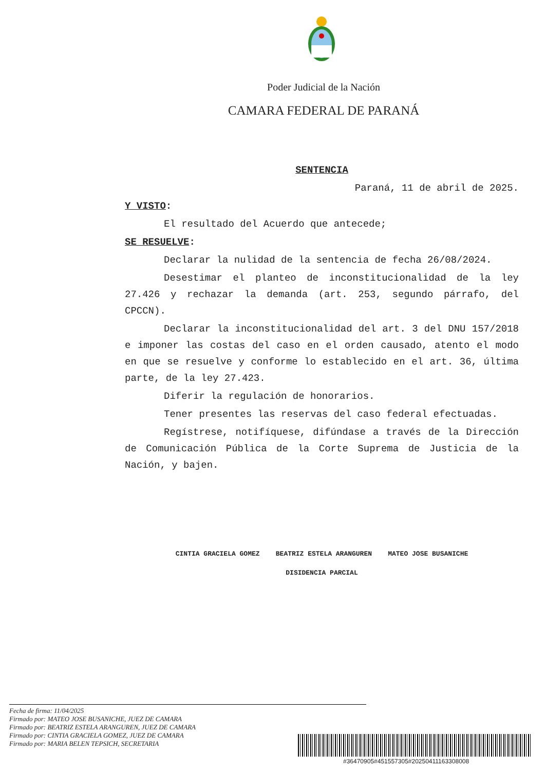Poder Judicial de la Nación
CAMARA FEDERAL DE PARANÁ
SENTENCIA
Paraná, 11 de abril de 2025.
Y VISTO:
El resultado del Acuerdo que antecede;
SE RESUELVE:
Declarar la nulidad de la sentencia de fecha 26/08/2024.
Desestimar el planteo de inconstitucionalidad de la ley 27.426 y rechazar la demanda (art. 253, segundo párrafo, del CPCCN).
Declarar la inconstitucionalidad del art. 3 del DNU 157/2018 e imponer las costas del caso en el orden causado, atento el modo en que se resuelve y conforme lo establecido en el art. 36, última parte, de la ley 27.423.
Diferir la regulación de honorarios.
Tener presentes las reservas del caso federal efectuadas.
Regístrese, notifíquese, difúndase a través de la Dirección de Comunicación Pública de la Corte Suprema de Justicia de la Nación, y bajen.
CINTIA GRACIELA GOMEZ BEATRIZ ESTELA ARANGUREN MATEO JOSE BUSANICHE
DISIDENCIA PARCIAL
Fecha de firma: 11/04/2025
Firmado por: MATEO JOSE BUSANICHE, JUEZ DE CAMARA
Firmado por: BEATRIZ ESTELA ARANGUREN, JUEZ DE CAMARA
Firmado por: CINTIA GRACIELA GOMEZ, JUEZ DE CAMARA
Firmado por: MARIA BELEN TEPSICH, SECRETARIA
#36470905#451557305#20250411163308008